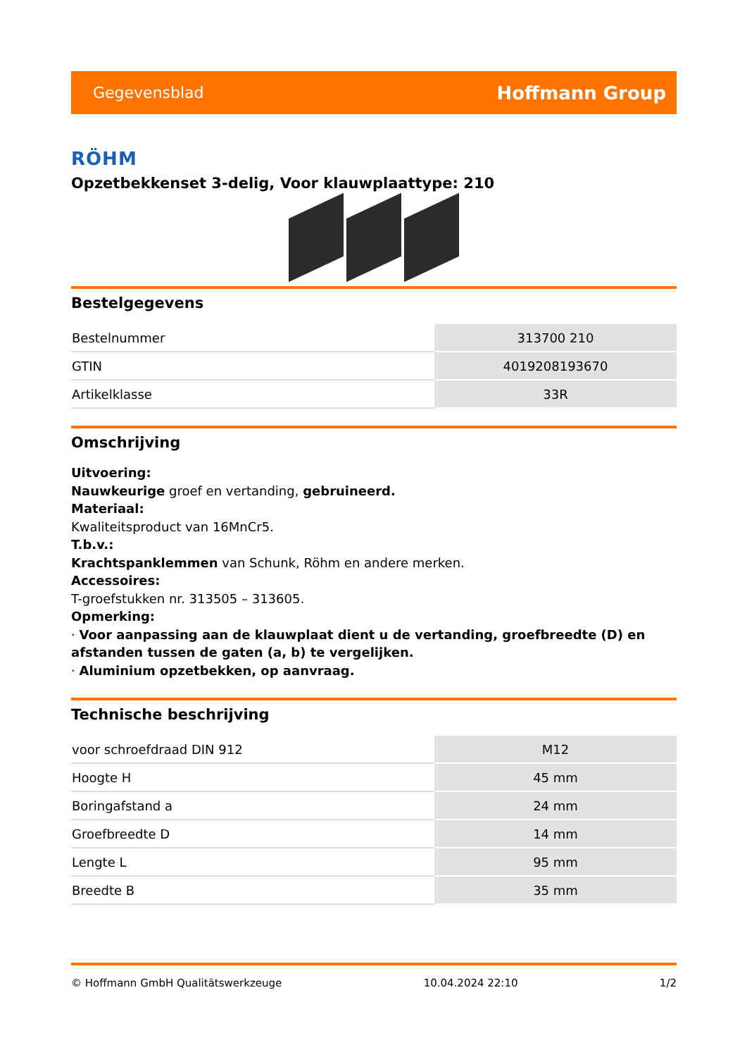Gegevensblad Hoffmann Group
RÖHM
Opzetbekkenset 3-delig, Voor klauwplaattype: 210
Bestelgegevens
| Bestelnummer | 313700 210 |
| GTIN | 4019208193670 |
| Artikelklasse | 33R |
Omschrijving
Uitvoering:
Nauwkeurige groef en vertanding, gebruineerd.
Materiaal:
Kwaliteitsproduct van 16MnCr5.
T.b.v.:
Krachtspanklemmen van Schunk, Röhm en andere merken.
Accessoires:
T-groefstukken nr. 313505 – 313605.
Opmerking:
· Voor aanpassing aan de klauwplaat dient u de vertanding, groefbreedte (D) en afstanden tussen de gaten (a, b) te vergelijken.
· Aluminium opzetbekken, op aanvraag.
Technische beschrijving
| voor schroefdraad DIN 912 | M12 |
| Hoogte H | 45 mm |
| Boringafstand a | 24 mm |
| Groefbreedte D | 14 mm |
| Lengte L | 95 mm |
| Breedte B | 35 mm |
© Hoffmann GmbH Qualitätswerkzeuge 10.04.2024 22:10 1/2